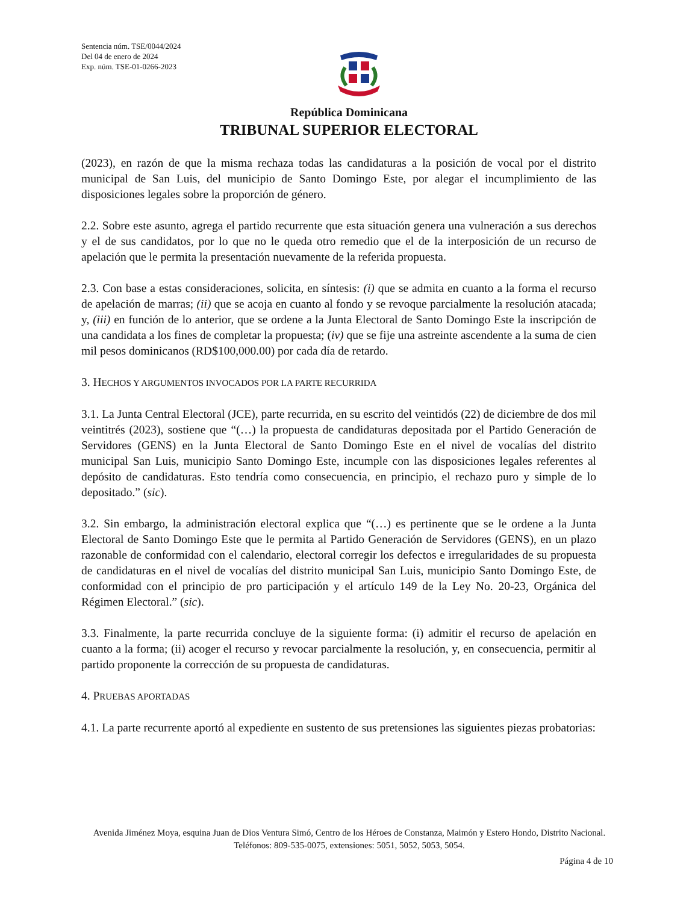Sentencia núm. TSE/0044/2024
Del 04 de enero de 2024
Exp. núm. TSE-01-0266-2023
República Dominicana
TRIBUNAL SUPERIOR ELECTORAL
(2023), en razón de que la misma rechaza todas las candidaturas a la posición de vocal por el distrito municipal de San Luis, del municipio de Santo Domingo Este, por alegar el incumplimiento de las disposiciones legales sobre la proporción de género.
2.2. Sobre este asunto, agrega el partido recurrente que esta situación genera una vulneración a sus derechos y el de sus candidatos, por lo que no le queda otro remedio que el de la interposición de un recurso de apelación que le permita la presentación nuevamente de la referida propuesta.
2.3. Con base a estas consideraciones, solicita, en síntesis: (i) que se admita en cuanto a la forma el recurso de apelación de marras; (ii) que se acoja en cuanto al fondo y se revoque parcialmente la resolución atacada; y, (iii) en función de lo anterior, que se ordene a la Junta Electoral de Santo Domingo Este la inscripción de una candidata a los fines de completar la propuesta; (iv) que se fije una astreinte ascendente a la suma de cien mil pesos dominicanos (RD$100,000.00) por cada día de retardo.
3. HECHOS Y ARGUMENTOS INVOCADOS POR LA PARTE RECURRIDA
3.1. La Junta Central Electoral (JCE), parte recurrida, en su escrito del veintidós (22) de diciembre de dos mil veintitrés (2023), sostiene que “(…) la propuesta de candidaturas depositada por el Partido Generación de Servidores (GENS) en la Junta Electoral de Santo Domingo Este en el nivel de vocalías del distrito municipal San Luis, municipio Santo Domingo Este, incumple con las disposiciones legales referentes al depósito de candidaturas. Esto tendría como consecuencia, en principio, el rechazo puro y simple de lo depositado.” (sic).
3.2. Sin embargo, la administración electoral explica que “(…) es pertinente que se le ordene a la Junta Electoral de Santo Domingo Este que le permita al Partido Generación de Servidores (GENS), en un plazo razonable de conformidad con el calendario, electoral corregir los defectos e irregularidades de su propuesta de candidaturas en el nivel de vocalías del distrito municipal San Luis, municipio Santo Domingo Este, de conformidad con el principio de pro participación y el artículo 149 de la Ley No. 20-23, Orgánica del Régimen Electoral.” (sic).
3.3. Finalmente, la parte recurrida concluye de la siguiente forma: (i) admitir el recurso de apelación en cuanto a la forma; (ii) acoger el recurso y revocar parcialmente la resolución, y, en consecuencia, permitir al partido proponente la corrección de su propuesta de candidaturas.
4. PRUEBAS APORTADAS
4.1. La parte recurrente aportó al expediente en sustento de sus pretensiones las siguientes piezas probatorias:
Avenida Jiménez Moya, esquina Juan de Dios Ventura Simó, Centro de los Héroes de Constanza, Maimón y Estero Hondo, Distrito Nacional. Teléfonos: 809-535-0075, extensiones: 5051, 5052, 5053, 5054.
Página 4 de 10